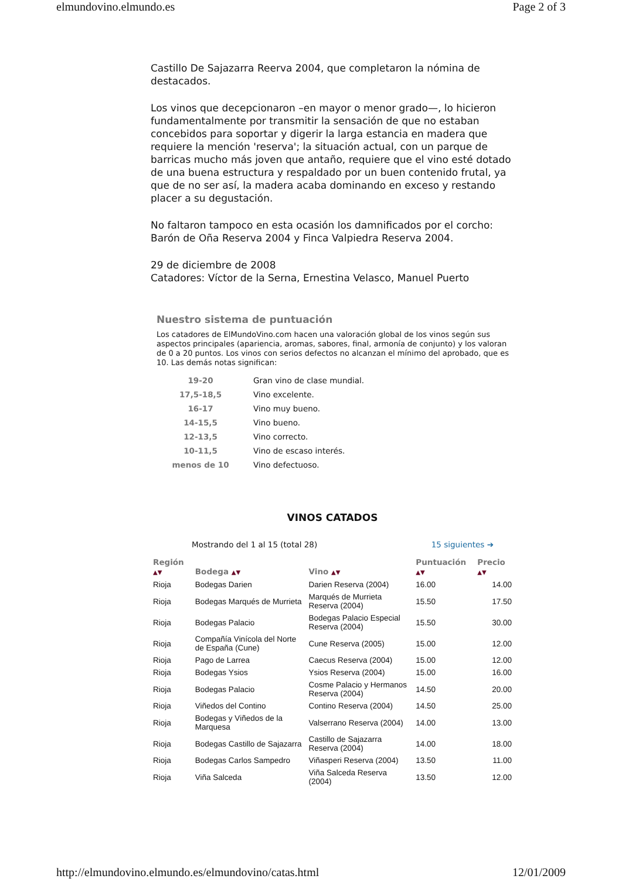elmundovino.elmundo.es Page 2 of 3
Castillo De Sajazarra Reerva 2004, que completaron la nómina de destacados.
Los vinos que decepcionaron –en mayor o menor grado—, lo hicieron fundamentalmente por transmitir la sensación de que no estaban concebidos para soportar y digerir la larga estancia en madera que requiere la mención 'reserva'; la situación actual, con un parque de barricas mucho más joven que antaño, requiere que el vino esté dotado de una buena estructura y respaldado por un buen contenido frutal, ya que de no ser así, la madera acaba dominando en exceso y restando placer a su degustación.
No faltaron tampoco en esta ocasión los damnificados por el corcho: Barón de Oña Reserva 2004 y Finca Valpiedra Reserva 2004.
29 de diciembre de 2008
Catadores: Víctor de la Serna, Ernestina Velasco, Manuel Puerto
Nuestro sistema de puntuación
Los catadores de ElMundoVino.com hacen una valoración global de los vinos según sus aspectos principales (apariencia, aromas, sabores, final, armonía de conjunto) y los valoran de 0 a 20 puntos. Los vinos con serios defectos no alcanzan el mínimo del aprobado, que es 10. Las demás notas significan:
| 19-20 | Gran vino de clase mundial. |
| 17,5-18,5 | Vino excelente. |
| 16-17 | Vino muy bueno. |
| 14-15,5 | Vino bueno. |
| 12-13,5 | Vino correcto. |
| 10-11,5 | Vino de escaso interés. |
| menos de 10 | Vino defectuoso. |
VINOS CATADOS
Mostrando del 1 al 15 (total 28) 15 siguientes ➔
| Región ▲▼ | Bodega ▲▼ | Vino ▲▼ | Puntuación ▲▼ | Precio ▲▼ |
| --- | --- | --- | --- | --- |
| Rioja | Bodegas Darien | Darien Reserva (2004) | 16.00 | 14.00 |
| Rioja | Bodegas Marqués de Murrieta | Marqués de Murrieta Reserva (2004) | 15.50 | 17.50 |
| Rioja | Bodegas Palacio | Bodegas Palacio Especial Reserva (2004) | 15.50 | 30.00 |
| Rioja | Compañía Vinícola del Norte de España (Cune) | Cune Reserva (2005) | 15.00 | 12.00 |
| Rioja | Pago de Larrea | Caecus Reserva (2004) | 15.00 | 12.00 |
| Rioja | Bodegas Ysios | Ysios Reserva (2004) | 15.00 | 16.00 |
| Rioja | Bodegas Palacio | Cosme Palacio y Hermanos Reserva (2004) | 14.50 | 20.00 |
| Rioja | Viñedos del Contino | Contino Reserva (2004) | 14.50 | 25.00 |
| Rioja | Bodegas y Viñedos de la Marquesa | Valserrano Reserva (2004) | 14.00 | 13.00 |
| Rioja | Bodegas Castillo de Sajazarra | Castillo de Sajazarra Reserva (2004) | 14.00 | 18.00 |
| Rioja | Bodegas Carlos Sampedro | Viñasperi Reserva (2004) | 13.50 | 11.00 |
| Rioja | Viña Salceda | Viña Salceda Reserva (2004) | 13.50 | 12.00 |
http://elmundovino.elmundo.es/elmundovino/catas.html 12/01/2009